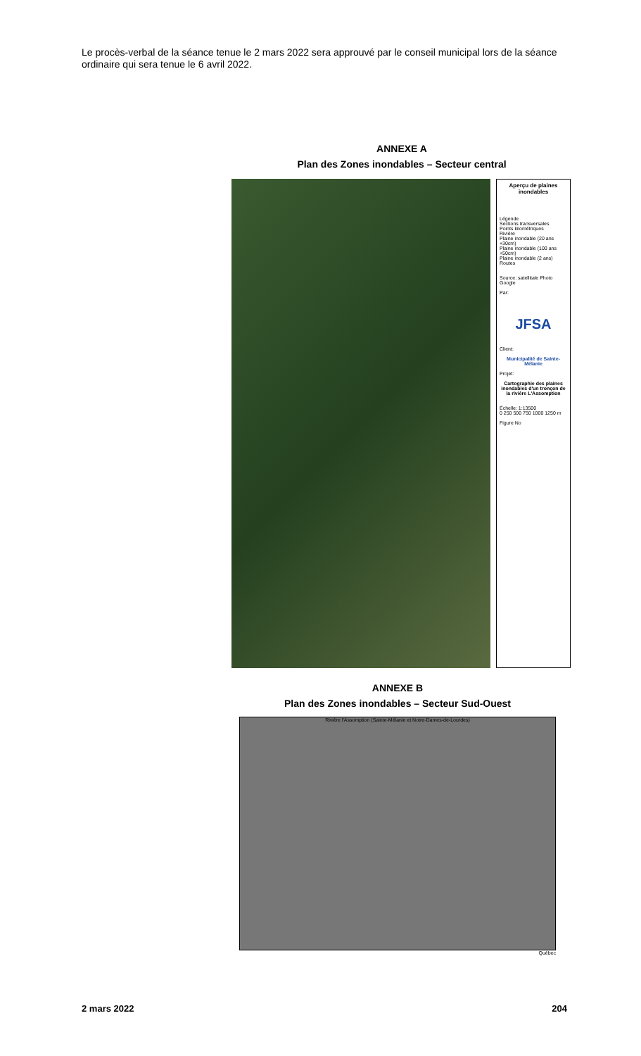Le procès-verbal de la séance tenue le 2 mars 2022 sera approuvé par le conseil municipal lors de la séance ordinaire qui sera tenue le 6 avril 2022.
ANNEXE A
Plan des Zones inondables – Secteur central
Aperçu de plaines inondables
Légende
Sections transversales
Points kilométriques
Rivière
Plaine inondable (20 ans +30cm)
Plaine inondable (100 ans +50cm)
Plaine inondable (2 ans)
Routes
Source: satellitale Photo Google
Par:
JFSA
Client:
Municipalité de Sainte-Mélanie
Projet:
Cartographie des plaines inondables d'un tronçon de la rivière L'Assomption
Échelle: 1:13500
0 250 500 750 1000 1250 m
Figure No
ANNEXE B
Plan des Zones inondables – Secteur Sud-Ouest
Rivière l'Assomption (Sainte-Mélanie et Notre-Dames-de-Lourdes)
Québec
2 mars 2022 204